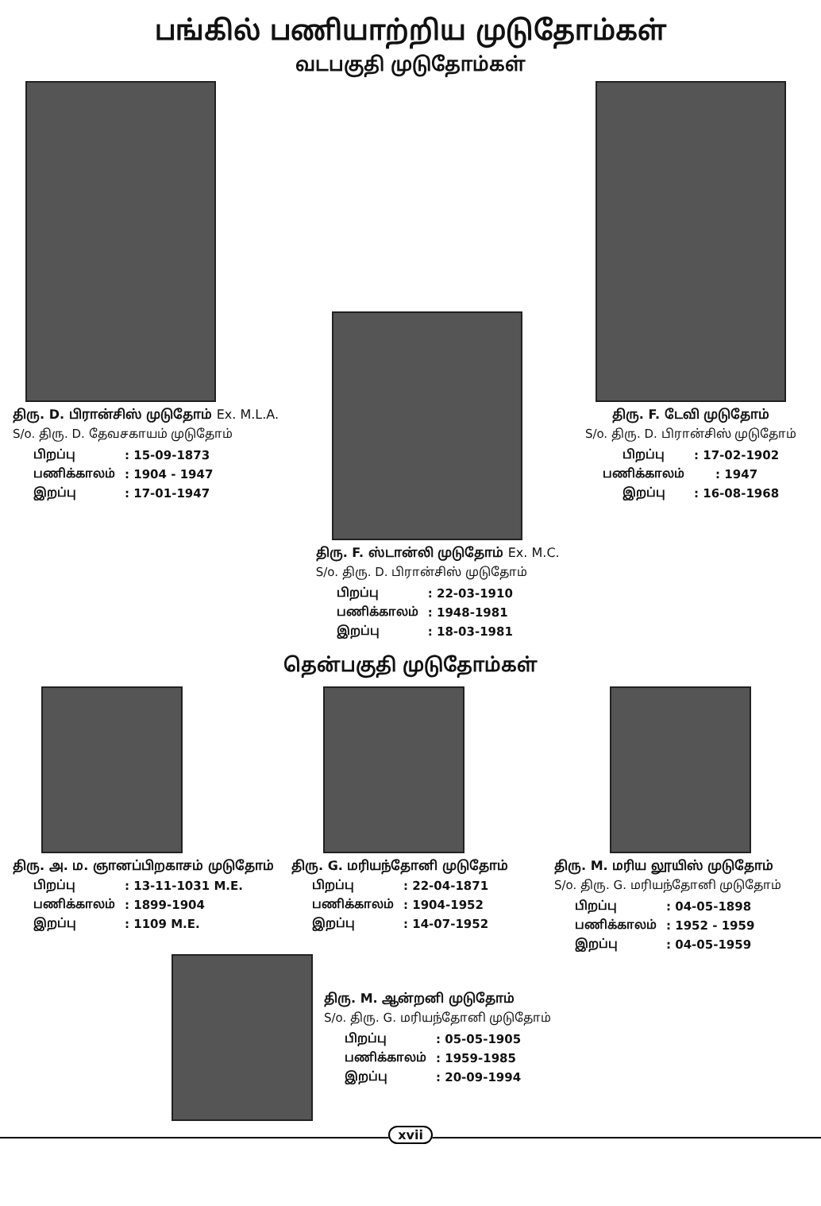பங்கில் பணியாற்றிய முடுதோம்கள்
வடபகுதி முடுதோம்கள்
திரு. D. பிரான்சிஸ் முடுதோம் Ex. M.L.A.
S/o. திரு. D. தேவசகாயம் முடுதோம்
| பிறப்பு | : 15-09-1873 |
| பணிக்காலம் | : 1904 - 1947 |
| இறப்பு | : 17-01-1947 |
திரு. F. ஸ்டான்லி முடுதோம் Ex. M.C.
S/o. திரு. D. பிரான்சிஸ் முடுதோம்
| பிறப்பு | : 22-03-1910 |
| பணிக்காலம் | : 1948-1981 |
| இறப்பு | : 18-03-1981 |
திரு. F. டேவி முடுதோம்
S/o. திரு. D. பிரான்சிஸ் முடுதோம்
| பிறப்பு | : 17-02-1902 |
| பணிக்காலம் | : 1947 |
| இறப்பு | : 16-08-1968 |
தென்பகுதி முடுதோம்கள்
திரு. அ. ம. ஞானப்பிறகாசம் முடுதோம்
| பிறப்பு | : 13-11-1031 M.E. |
| பணிக்காலம் | : 1899-1904 |
| இறப்பு | : 1109 M.E. |
திரு. G. மரியந்தோனி முடுதோம்
| பிறப்பு | : 22-04-1871 |
| பணிக்காலம் | : 1904-1952 |
| இறப்பு | : 14-07-1952 |
திரு. M. மரிய லூயிஸ் முடுதோம்
S/o. திரு. G. மரியந்தோனி முடுதோம்
| பிறப்பு | : 04-05-1898 |
| பணிக்காலம் | : 1952 - 1959 |
| இறப்பு | : 04-05-1959 |
திரு. M. ஆன்றனி முடுதோம்
S/o. திரு. G. மரியந்தோனி முடுதோம்
| பிறப்பு | : 05-05-1905 |
| பணிக்காலம் | : 1959-1985 |
| இறப்பு | : 20-09-1994 |
xvii